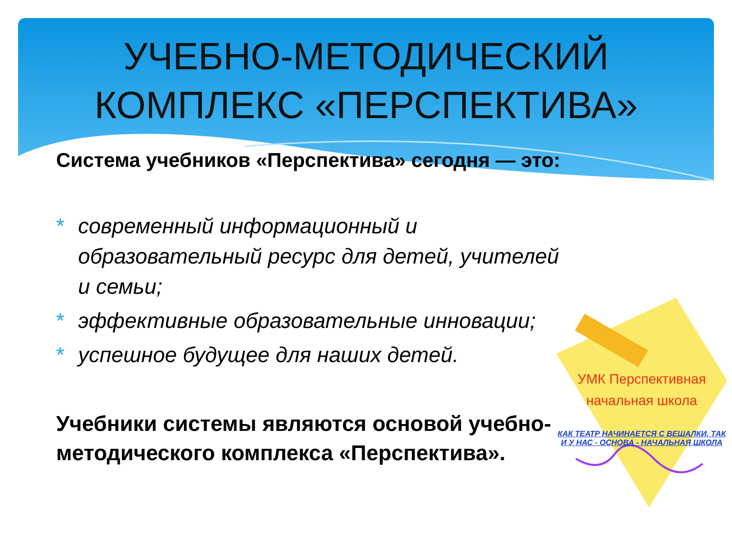УЧЕБНО-МЕТОДИЧЕСКИЙ
КОМПЛЕКС «ПЕРСПЕКТИВА»
Система учебников «Перспектива» сегодня — это:
* современный информационный и образовательный ресурс для детей, учителей и семьи;
* эффективные образовательные инновации;
* успешное будущее для наших детей.
Учебники системы являются основой учебно-методического комплекса «Перспектива».
УМК Перспективная
начальная школа
КАК ТЕАТР НАЧИНАЕТСЯ С ВЕШАЛКИ, ТАК
И У НАС - ОСНОВА - НАЧАЛЬНАЯ ШКОЛА